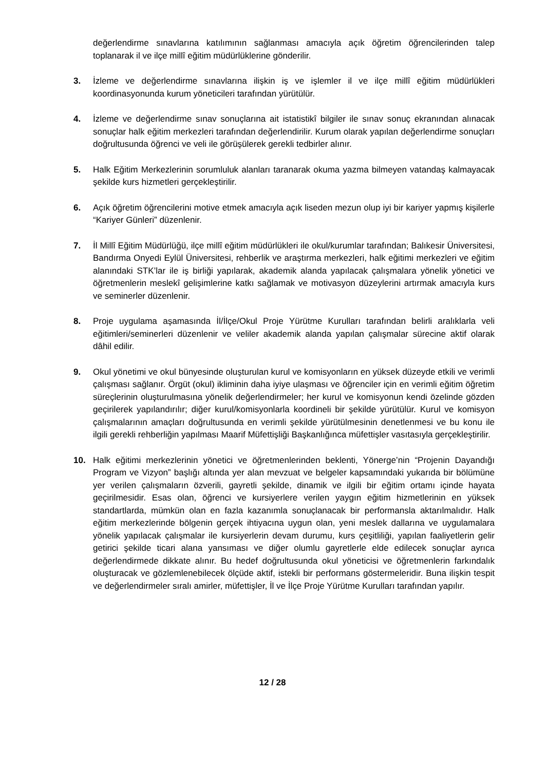değerlendirme sınavlarına katılımının sağlanması amacıyla açık öğretim öğrencilerinden talep toplanarak il ve ilçe millî eğitim müdürlüklerine gönderilir.
3. İzleme ve değerlendirme sınavlarına ilişkin iş ve işlemler il ve ilçe millî eğitim müdürlükleri koordinasyonunda kurum yöneticileri tarafından yürütülür.
4. İzleme ve değerlendirme sınav sonuçlarına ait istatistikî bilgiler ile sınav sonuç ekranından alınacak sonuçlar halk eğitim merkezleri tarafından değerlendirilir. Kurum olarak yapılan değerlendirme sonuçları doğrultusunda öğrenci ve veli ile görüşülerek gerekli tedbirler alınır.
5. Halk Eğitim Merkezlerinin sorumluluk alanları taranarak okuma yazma bilmeyen vatandaş kalmayacak şekilde kurs hizmetleri gerçekleştirilir.
6. Açık öğretim öğrencilerini motive etmek amacıyla açık liseden mezun olup iyi bir kariyer yapmış kişilerle “Kariyer Günleri” düzenlenir.
7. İl Millî Eğitim Müdürlüğü, ilçe millî eğitim müdürlükleri ile okul/kurumlar tarafından; Balıkesir Üniversitesi, Bandırma Onyedi Eylül Üniversitesi, rehberlik ve araştırma merkezleri, halk eğitimi merkezleri ve eğitim alanındaki STK’lar ile iş birliği yapılarak, akademik alanda yapılacak çalışmalara yönelik yönetici ve öğretmenlerin meslekî gelişimlerine katkı sağlamak ve motivasyon düzeylerini artırmak amacıyla kurs ve seminerler düzenlenir.
8. Proje uygulama aşamasında İl/İlçe/Okul Proje Yürütme Kurulları tarafından belirli aralıklarla veli eğitimleri/seminerleri düzenlenir ve veliler akademik alanda yapılan çalışmalar sürecine aktif olarak dâhil edilir.
9. Okul yönetimi ve okul bünyesinde oluşturulan kurul ve komisyonların en yüksek düzeyde etkili ve verimli çalışması sağlanır. Örgüt (okul) ikliminin daha iyiye ulaşması ve öğrenciler için en verimli eğitim öğretim süreçlerinin oluşturulmasına yönelik değerlendirmeler; her kurul ve komisyonun kendi özelinde gözden geçirilerek yapılandırılır; diğer kurul/komisyonlarla koordineli bir şekilde yürütülür. Kurul ve komisyon çalışmalarının amaçları doğrultusunda en verimli şekilde yürütülmesinin denetlenmesi ve bu konu ile ilgili gerekli rehberliğin yapılması Maarif Müfettişliği Başkanlığınca müfettişler vasıtasıyla gerçekleştirilir.
10. Halk eğitimi merkezlerinin yönetici ve öğretmenlerinden beklenti, Yönerge’nin “Projenin Dayandığı Program ve Vizyon” başlığı altında yer alan mevzuat ve belgeler kapsamındaki yukarıda bir bölümüne yer verilen çalışmaların özverili, gayretli şekilde, dinamik ve ilgili bir eğitim ortamı içinde hayata geçirilmesidir. Esas olan, öğrenci ve kursiyerlere verilen yaygın eğitim hizmetlerinin en yüksek standartlarda, mümkün olan en fazla kazanımla sonuçlanacak bir performansla aktarılmalıdır. Halk eğitim merkezlerinde bölgenin gerçek ihtiyacına uygun olan, yeni meslek dallarına ve uygulamalara yönelik yapılacak çalışmalar ile kursiyerlerin devam durumu, kurs çeşitliliği, yapılan faaliyetlerin gelir getirici şekilde ticari alana yansıması ve diğer olumlu gayretlerle elde edilecek sonuçlar ayrıca değerlendirmede dikkate alınır. Bu hedef doğrultusunda okul yöneticisi ve öğretmenlerin farkındalık oluşturacak ve gözlemlenebilecek ölçüde aktif, istekli bir performans göstermeleridir. Buna ilişkin tespit ve değerlendirmeler sıralı amirler, müfettişler, İl ve İlçe Proje Yürütme Kurulları tarafından yapılır.
12 / 28